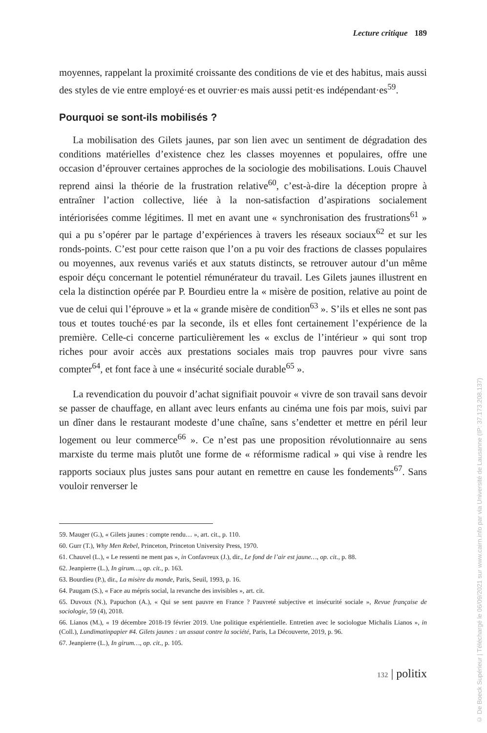Lecture critique 189
moyennes, rappelant la proximité croissante des conditions de vie et des habitus, mais aussi des styles de vie entre employé·es et ouvrier·es mais aussi petit·es indépendant·es<sup>59</sup>.
Pourquoi se sont-ils mobilisés ?
La mobilisation des Gilets jaunes, par son lien avec un sentiment de dégradation des conditions matérielles d’existence chez les classes moyennes et populaires, offre une occasion d’éprouver certaines approches de la sociologie des mobilisations. Louis Chauvel reprend ainsi la théorie de la frustration relative<sup>60</sup>, c’est-à-dire la déception propre à entraîner l’action collective, liée à la non-satisfaction d’aspirations socialement intériorisées comme légitimes. Il met en avant une « synchronisation des frustrations<sup>61</sup> » qui a pu s’opérer par le partage d’expériences à travers les réseaux sociaux<sup>62</sup> et sur les ronds-points. C’est pour cette raison que l’on a pu voir des fractions de classes populaires ou moyennes, aux revenus variés et aux statuts distincts, se retrouver autour d’un même espoir déçu concernant le potentiel rémunérateur du travail. Les Gilets jaunes illustrent en cela la distinction opérée par P. Bourdieu entre la « misère de position, relative au point de vue de celui qui l’éprouve » et la « grande misère de condition<sup>63</sup> ». S’ils et elles ne sont pas tous et toutes touché·es par la seconde, ils et elles font certainement l’expérience de la première. Celle-ci concerne particulièrement les « exclus de l’intérieur » qui sont trop riches pour avoir accès aux prestations sociales mais trop pauvres pour vivre sans compter<sup>64</sup>, et font face à une « insécurité sociale durable<sup>65</sup> ».
La revendication du pouvoir d’achat signifiait pouvoir « vivre de son travail sans devoir se passer de chauffage, en allant avec leurs enfants au cinéma une fois par mois, suivi par un dîner dans le restaurant modeste d’une chaîne, sans s’endetter et mettre en péril leur logement ou leur commerce<sup>66</sup> ». Ce n’est pas une proposition révolutionnaire au sens marxiste du terme mais plutôt une forme de « réformisme radical » qui vise à rendre les rapports sociaux plus justes sans pour autant en remettre en cause les fondements<sup>67</sup>. Sans vouloir renverser le
59. Mauger (G.), « Gilets jaunes : compte rendu… », art. cit., p. 110.
60. Gurr (T.), Why Men Rebel, Princeton, Princeton University Press, 1970.
61. Chauvel (L.), « Le ressenti ne ment pas », in Confavreux (J.), dir., Le fond de l’air est jaune…, op. cit., p. 88.
62. Jeanpierre (L.), In girum…, op. cit., p. 163.
63. Bourdieu (P.), dir., La misère du monde, Paris, Seuil, 1993, p. 16.
64. Paugam (S.), « Face au mépris social, la revanche des invisibles », art. cit.
65. Duvoux (N.), Papuchon (A.), « Qui se sent pauvre en France ? Pauvreté subjective et insécurité sociale », Revue française de sociologie, 59 (4), 2018.
66. Lianos (M.), « 19 décembre 2018-19 février 2019. Une politique expérientielle. Entretien avec le sociologue Michalis Lianos », in (Coll.), Lundimatinpapier #4. Gilets jaunes : un assaut contre la société, Paris, La Découverte, 2019, p. 96.
67. Jeanpierre (L.), In girum…, op. cit., p. 105.
132 | politix
© De Boeck Supérieur | Téléchargé le 06/09/2021 sur www.cairn.info par via Université de Lausanne (IP: 37.173.208.137)